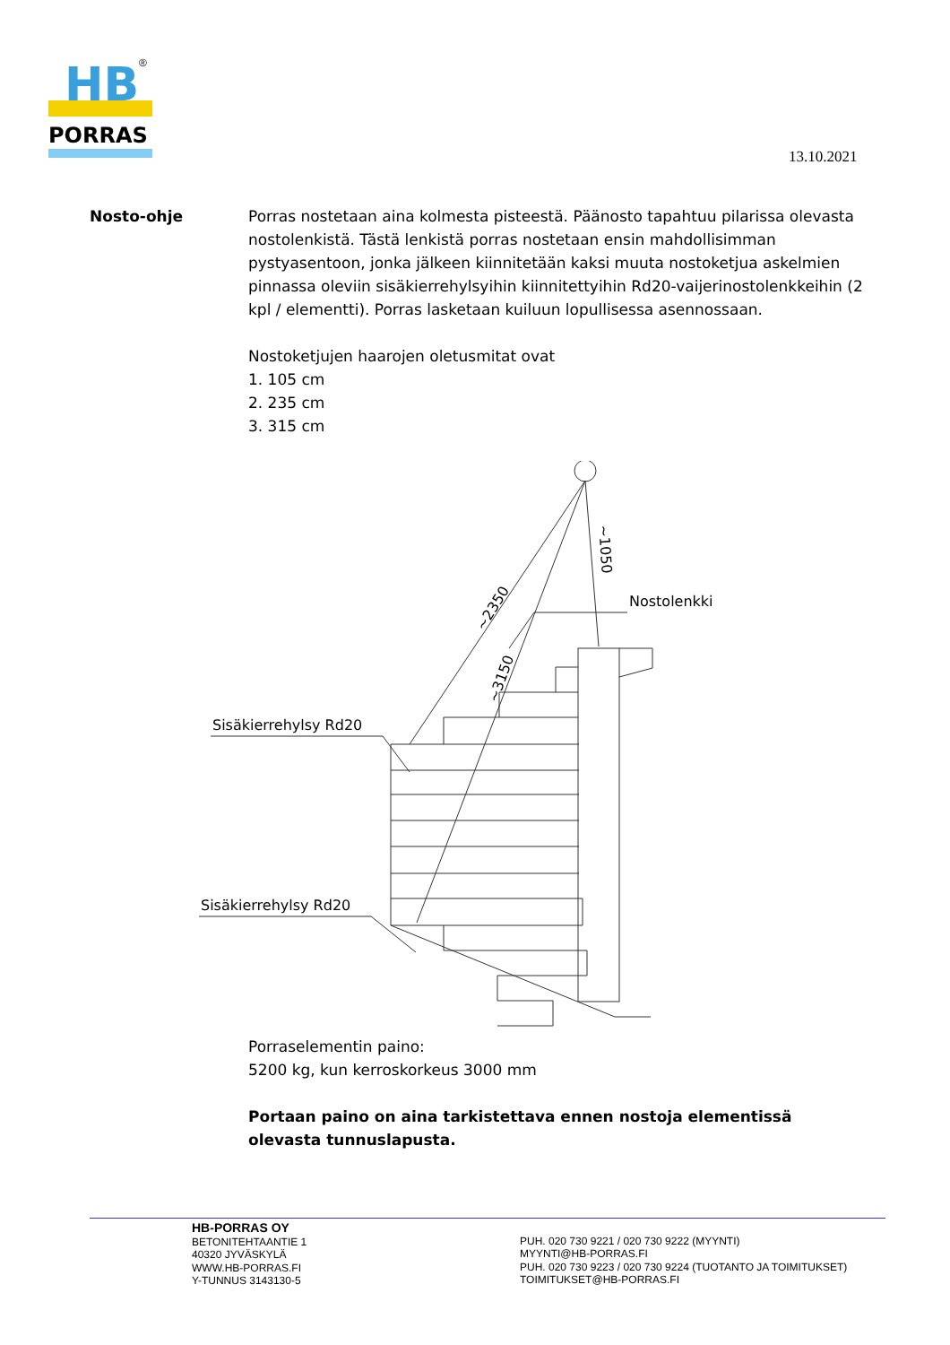HB
®
PORRAS
13.10.2021
Nosto-ohje Porras nostetaan aina kolmesta pisteestä. Päänosto tapahtuu pilarissa olevasta nostolenkistä. Tästä lenkistä porras nostetaan ensin mahdollisimman pystyasentoon, jonka jälkeen kiinnitetään kaksi muuta nostoketjua askelmien pinnassa oleviin sisäkierrehylsyihin kiinnitettyihin Rd20-vaijerinostolenkkeihin (2 kpl / elementti). Porras lasketaan kuiluun lopullisessa asennossaan.
Nostoketjujen haarojen oletusmitat ovat
1. 105 cm
2. 235 cm
3. 315 cm
Sisäkierrehylsy Rd20
Sisäkierrehylsy Rd20
Nostolenkki
~2350
~3150
~1050
Porraselementin paino:
5200 kg, kun kerroskorkeus 3000 mm
Portaan paino on aina tarkistettava ennen nostoja elementissä olevasta tunnuslapusta.
HB-PORRAS OY
BETONITEHTAANTIE 1
40320 JYVÄSKYLÄ
WWW.HB-PORRAS.FI
Y-TUNNUS 3143130-5
PUH. 020 730 9221 / 020 730 9222 (MYYNTI)
MYYNTI@HB-PORRAS.FI
PUH. 020 730 9223 / 020 730 9224 (TUOTANTO JA TOIMITUKSET)
TOIMITUKSET@HB-PORRAS.FI